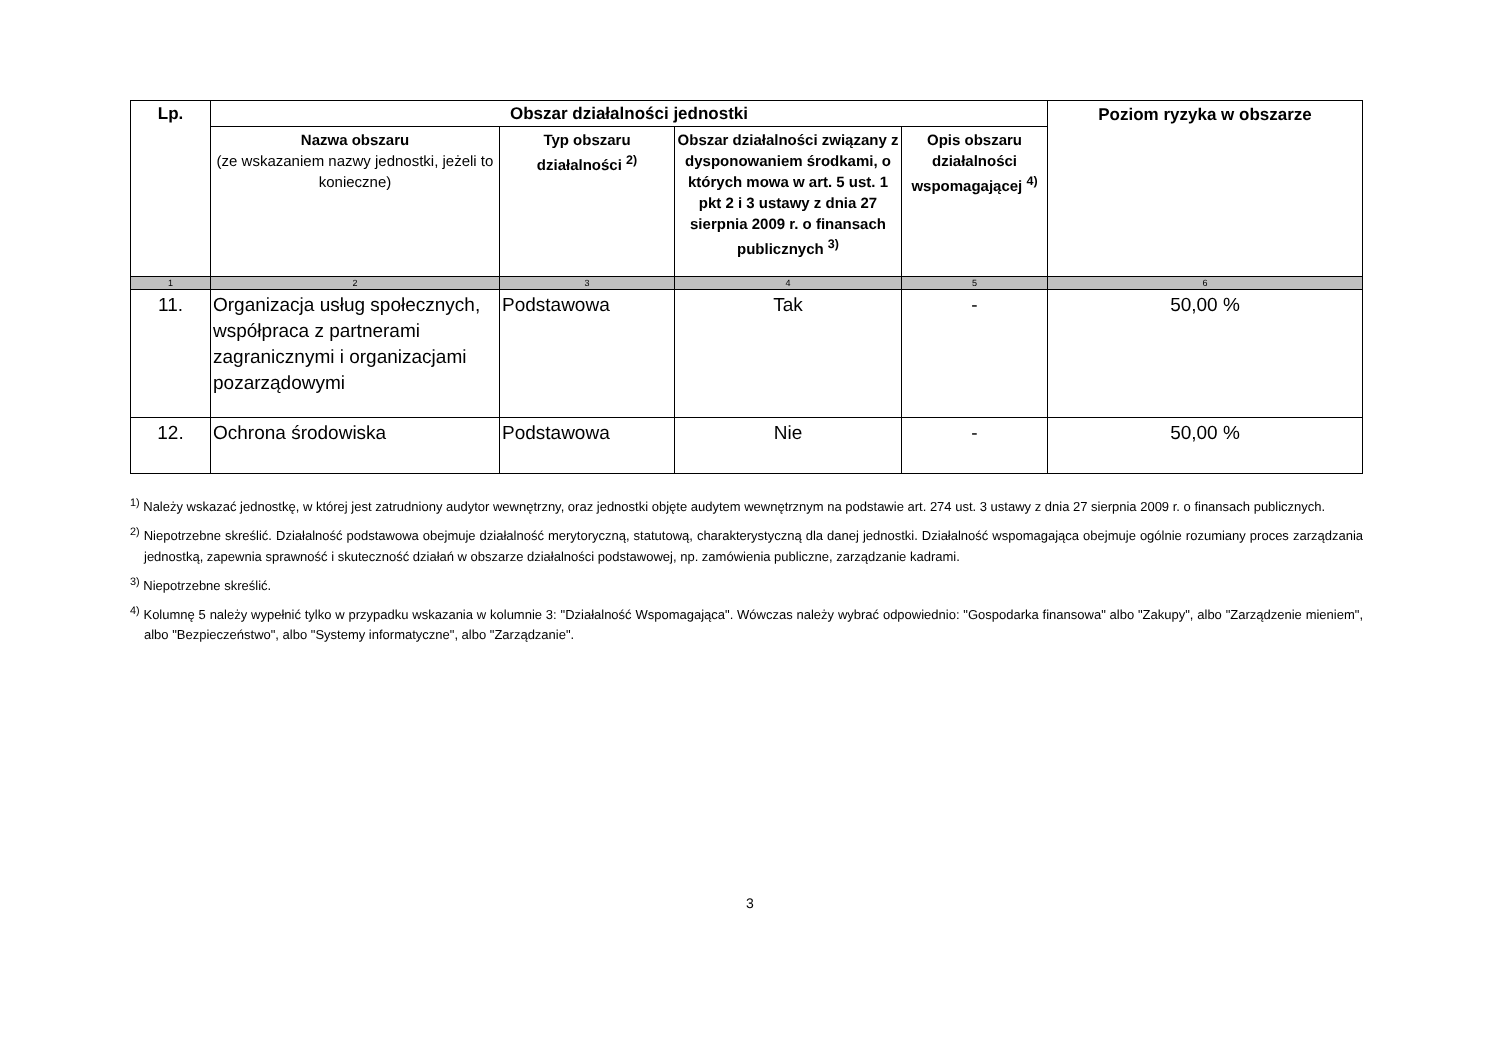| Lp. | Obszar działalności jednostki | | | | Poziom ryzyka w obszarze |
| --- | --- | --- | --- | --- | --- |
| | Nazwa obszaru (ze wskazaniem nazwy jednostki, jeżeli to konieczne) | Typ obszaru działalności <sup>2)</sup> | Obszar działalności związany z dysponowaniem środkami, o których mowa w art. 5 ust. 1 pkt 2 i 3 ustawy z dnia 27 sierpnia 2009 r. o finansach publicznych <sup>3)</sup> | Opis obszaru działalności wspomagającej <sup>4)</sup> | |
| 1 | 2 | 3 | 4 | 5 | 6 |
| 11. | Organizacja usług społecznych, współpraca z partnerami zagranicznymi i organizacjami pozarządowymi | Podstawowa | Tak | - | 50,00 % |
| 12. | Ochrona środowiska | Podstawowa | Nie | - | 50,00 % |
<sup>1)</sup> Należy wskazać jednostkę, w której jest zatrudniony audytor wewnętrzny, oraz jednostki objęte audytem wewnętrznym na podstawie art. 274 ust. 3 ustawy z dnia 27 sierpnia 2009 r. o finansach publicznych.
<sup>2)</sup> Niepotrzebne skreślić. Działalność podstawowa obejmuje działalność merytoryczną, statutową, charakterystyczną dla danej jednostki. Działalność wspomagająca obejmuje ogólnie rozumiany proces zarządzania jednostką, zapewnia sprawność i skuteczność działań w obszarze działalności podstawowej, np. zamówienia publiczne, zarządzanie kadrami.
<sup>3)</sup> Niepotrzebne skreślić.
<sup>4)</sup> Kolumnę 5 należy wypełnić tylko w przypadku wskazania w kolumnie 3: "Działalność Wspomagająca". Wówczas należy wybrać odpowiednio: "Gospodarka finansowa" albo "Zakupy", albo "Zarządzenie mieniem", albo "Bezpieczeństwo", albo "Systemy informatyczne", albo "Zarządzanie".
3